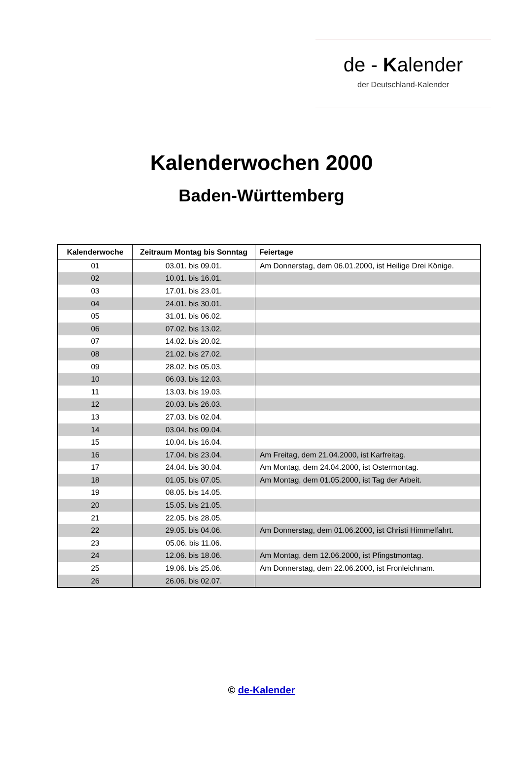de - Kalender
der Deutschland-Kalender
Kalenderwochen 2000
Baden-Württemberg
| Kalenderwoche | Zeitraum Montag bis Sonntag | Feiertage |
| --- | --- | --- |
| 01 | 03.01. bis 09.01. | Am Donnerstag, dem 06.01.2000, ist Heilige Drei Könige. |
| 02 | 10.01. bis 16.01. | |
| 03 | 17.01. bis 23.01. | |
| 04 | 24.01. bis 30.01. | |
| 05 | 31.01. bis 06.02. | |
| 06 | 07.02. bis 13.02. | |
| 07 | 14.02. bis 20.02. | |
| 08 | 21.02. bis 27.02. | |
| 09 | 28.02. bis 05.03. | |
| 10 | 06.03. bis 12.03. | |
| 11 | 13.03. bis 19.03. | |
| 12 | 20.03. bis 26.03. | |
| 13 | 27.03. bis 02.04. | |
| 14 | 03.04. bis 09.04. | |
| 15 | 10.04. bis 16.04. | |
| 16 | 17.04. bis 23.04. | Am Freitag, dem 21.04.2000, ist Karfreitag. |
| 17 | 24.04. bis 30.04. | Am Montag, dem 24.04.2000, ist Ostermontag. |
| 18 | 01.05. bis 07.05. | Am Montag, dem 01.05.2000, ist Tag der Arbeit. |
| 19 | 08.05. bis 14.05. | |
| 20 | 15.05. bis 21.05. | |
| 21 | 22.05. bis 28.05. | |
| 22 | 29.05. bis 04.06. | Am Donnerstag, dem 01.06.2000, ist Christi Himmelfahrt. |
| 23 | 05.06. bis 11.06. | |
| 24 | 12.06. bis 18.06. | Am Montag, dem 12.06.2000, ist Pfingstmontag. |
| 25 | 19.06. bis 25.06. | Am Donnerstag, dem 22.06.2000, ist Fronleichnam. |
| 26 | 26.06. bis 02.07. | |
© de-Kalender